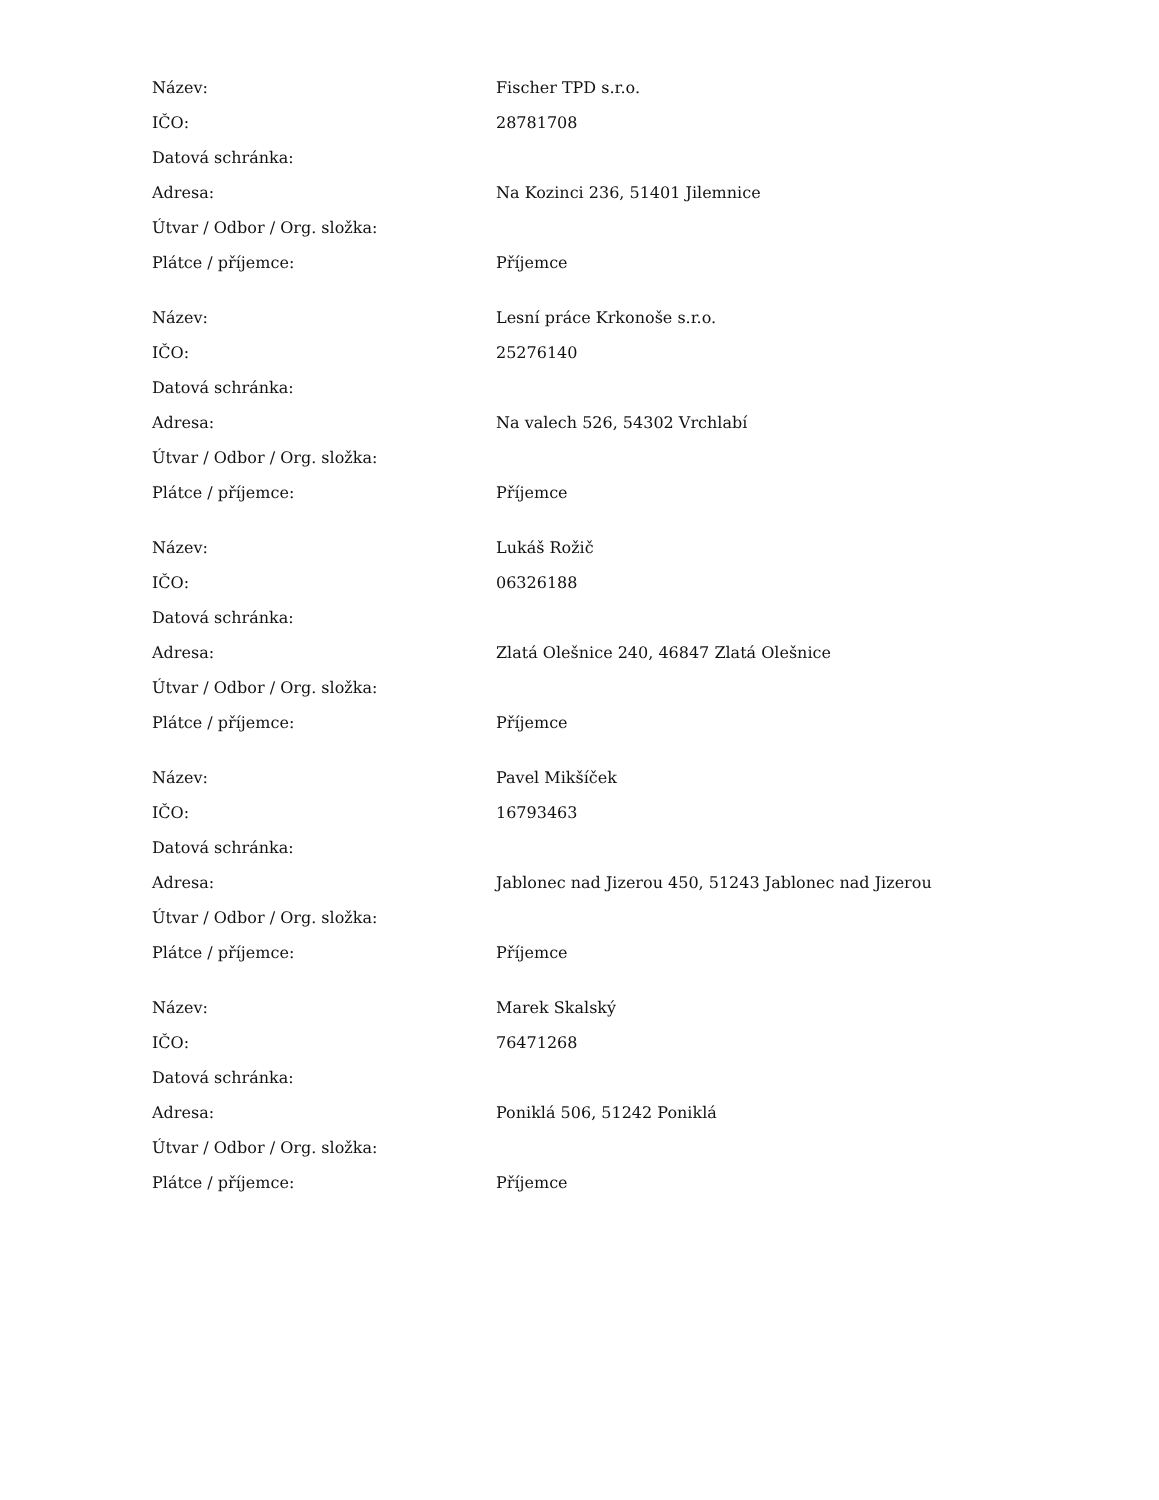| Název: | Fischer TPD s.r.o. |
| IČO: | 28781708 |
| Datová schránka: | |
| Adresa: | Na Kozinci 236, 51401 Jilemnice |
| Útvar / Odbor / Org. složka: | |
| Plátce / příjemce: | Příjemce |
| Název: | Lesní práce Krkonoše s.r.o. |
| IČO: | 25276140 |
| Datová schránka: | |
| Adresa: | Na valech 526, 54302 Vrchlabí |
| Útvar / Odbor / Org. složka: | |
| Plátce / příjemce: | Příjemce |
| Název: | Lukáš Rožič |
| IČO: | 06326188 |
| Datová schránka: | |
| Adresa: | Zlatá Olešnice 240, 46847 Zlatá Olešnice |
| Útvar / Odbor / Org. složka: | |
| Plátce / příjemce: | Příjemce |
| Název: | Pavel Mikšíček |
| IČO: | 16793463 |
| Datová schránka: | |
| Adresa: | Jablonec nad Jizerou 450, 51243 Jablonec nad Jizerou |
| Útvar / Odbor / Org. složka: | |
| Plátce / příjemce: | Příjemce |
| Název: | Marek Skalský |
| IČO: | 76471268 |
| Datová schránka: | |
| Adresa: | Poniklá 506, 51242 Poniklá |
| Útvar / Odbor / Org. složka: | |
| Plátce / příjemce: | Příjemce |